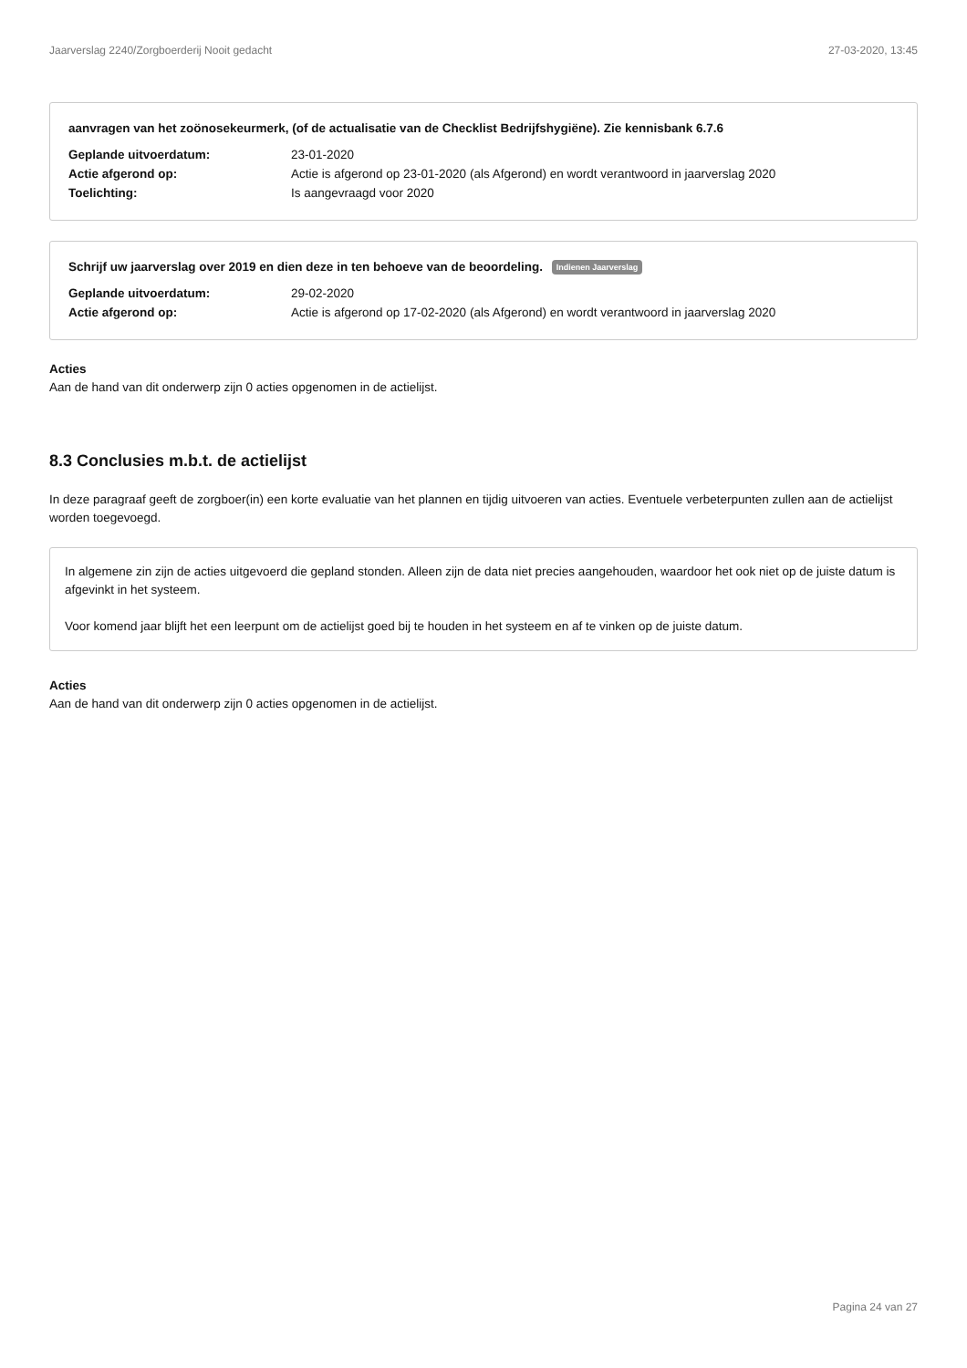Jaarverslag 2240/Zorgboerderij Nooit gedacht 27-03-2020, 13:45
aanvragen van het zoönosekeurmerk, (of de actualisatie van de Checklist Bedrijfshygiëne). Zie kennisbank 6.7.6
Geplande uitvoerdatum: 23-01-2020
Actie afgerond op: Actie is afgerond op 23-01-2020 (als Afgerond) en wordt verantwoord in jaarverslag 2020
Toelichting: Is aangevraagd voor 2020
Schrijf uw jaarverslag over 2019 en dien deze in ten behoeve van de beoordeling. Indienen Jaarverslag
Geplande uitvoerdatum: 29-02-2020
Actie afgerond op: Actie is afgerond op 17-02-2020 (als Afgerond) en wordt verantwoord in jaarverslag 2020
Acties
Aan de hand van dit onderwerp zijn 0 acties opgenomen in de actielijst.
8.3 Conclusies m.b.t. de actielijst
In deze paragraaf geeft de zorgboer(in) een korte evaluatie van het plannen en tijdig uitvoeren van acties. Eventuele verbeterpunten zullen aan de actielijst worden toegevoegd.
In algemene zin zijn de acties uitgevoerd die gepland stonden. Alleen zijn de data niet precies aangehouden, waardoor het ook niet op de juiste datum is afgevinkt in het systeem.
Voor komend jaar blijft het een leerpunt om de actielijst goed bij te houden in het systeem en af te vinken op de juiste datum.
Acties
Aan de hand van dit onderwerp zijn 0 acties opgenomen in de actielijst.
Pagina 24 van 27